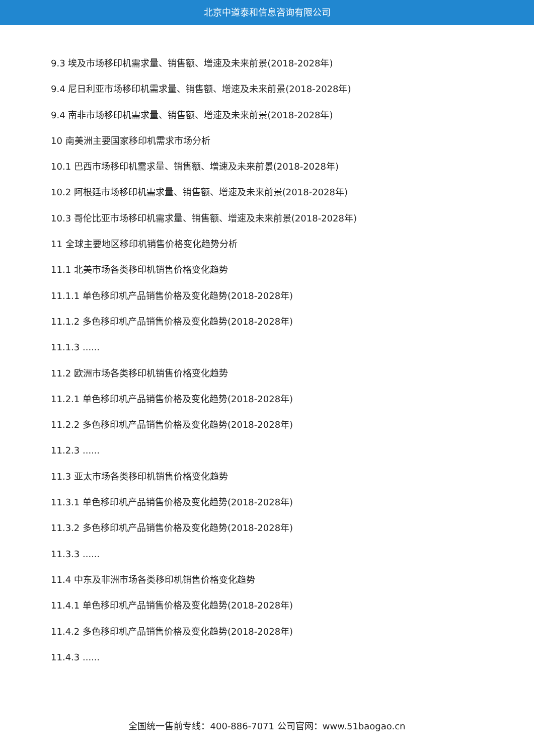北京中道泰和信息咨询有限公司
9.3 埃及市场移印机需求量、销售额、增速及未来前景(2018-2028年)
9.4 尼日利亚市场移印机需求量、销售额、增速及未来前景(2018-2028年)
9.4 南非市场移印机需求量、销售额、增速及未来前景(2018-2028年)
10 南美洲主要国家移印机需求市场分析
10.1 巴西市场移印机需求量、销售额、增速及未来前景(2018-2028年)
10.2 阿根廷市场移印机需求量、销售额、增速及未来前景(2018-2028年)
10.3 哥伦比亚市场移印机需求量、销售额、增速及未来前景(2018-2028年)
11 全球主要地区移印机销售价格变化趋势分析
11.1 北美市场各类移印机销售价格变化趋势
11.1.1 单色移印机产品销售价格及变化趋势(2018-2028年)
11.1.2 多色移印机产品销售价格及变化趋势(2018-2028年)
11.1.3 ......
11.2 欧洲市场各类移印机销售价格变化趋势
11.2.1 单色移印机产品销售价格及变化趋势(2018-2028年)
11.2.2 多色移印机产品销售价格及变化趋势(2018-2028年)
11.2.3 ......
11.3 亚太市场各类移印机销售价格变化趋势
11.3.1 单色移印机产品销售价格及变化趋势(2018-2028年)
11.3.2 多色移印机产品销售价格及变化趋势(2018-2028年)
11.3.3 ......
11.4 中东及非洲市场各类移印机销售价格变化趋势
11.4.1 单色移印机产品销售价格及变化趋势(2018-2028年)
11.4.2 多色移印机产品销售价格及变化趋势(2018-2028年)
11.4.3 ......
全国统一售前专线：400-886-7071 公司官网：www.51baogao.cn